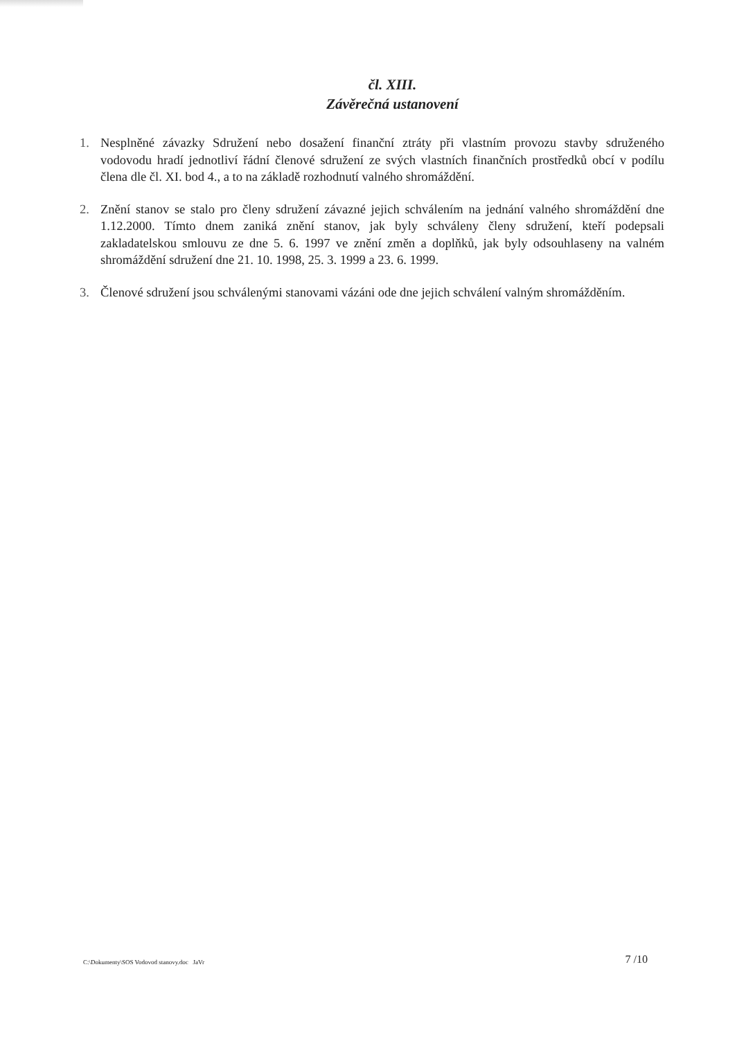čl. XIII.
Závěrečná ustanovení
1. Nesplněné závazky Sdružení nebo dosažení finanční ztráty při vlastním provozu stavby sdruženého vodovodu hradí jednotliví řádní členové sdružení ze svých vlastních finančních prostředků obcí v podílu člena dle čl. XI. bod 4., a to na základě rozhodnutí valného shromáždění.
2. Znění stanov se stalo pro členy sdružení závazné jejich schválením na jednání valného shromáždění dne 1.12.2000. Tímto dnem zaniká znění stanov, jak byly schváleny členy sdružení, kteří podepsali zakladatelskou smlouvu ze dne 5. 6. 1997 ve znění změn a doplňků, jak byly odsouhlaseny na valném shromáždění sdružení dne 21. 10. 1998, 25. 3. 1999 a 23. 6. 1999.
3. Členové sdružení jsou schválenými stanovami vázáni ode dne jejich schválení valným shromážděním.
C:\Dokumenty\SOS Vodovod stanovy.doc JaVr 7 /10